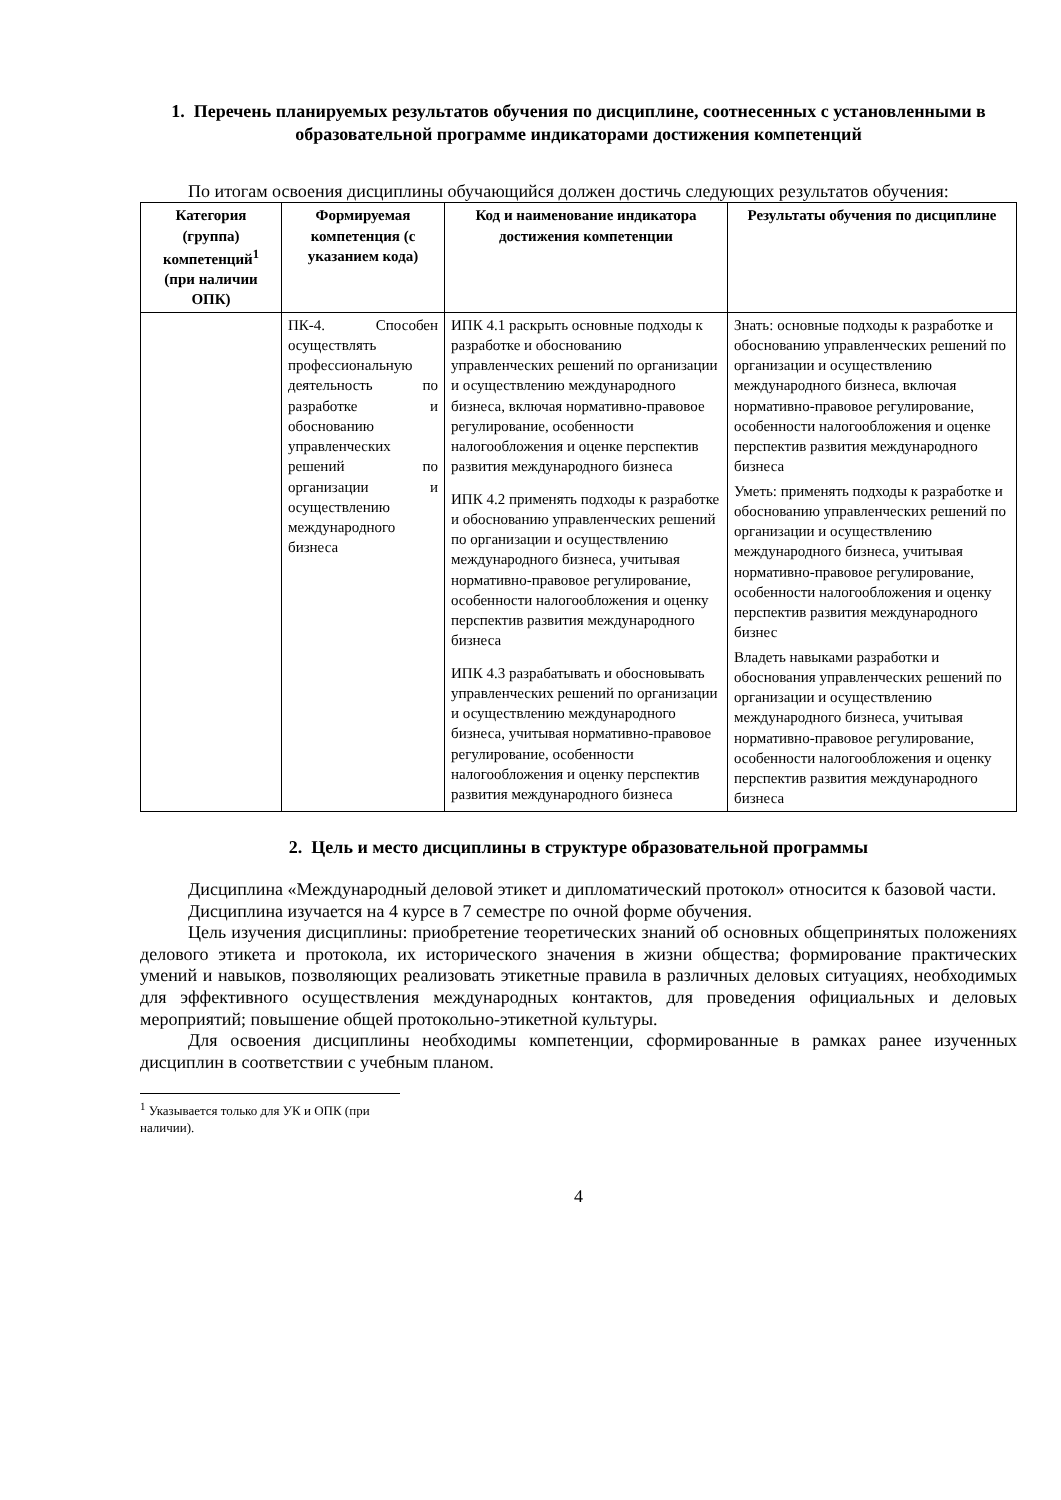1. Перечень планируемых результатов обучения по дисциплине, соотнесенных с установленными в образовательной программе индикаторами достижения компетенций
По итогам освоения дисциплины обучающийся должен достичь следующих результатов обучения:
| Категория (группа) компетенций<sup>1</sup> (при наличии ОПК) | Формируемая компетенция (с указанием кода) | Код и наименование индикатора достижения компетенции | Результаты обучения по дисциплине |
| --- | --- | --- | --- |
| | ПК-4. Способен осуществлять профессиональную деятельность по разработке и обоснованию управленческих решений по организации и осуществлению международного бизнеса | ИПК 4.1 раскрыть основные подходы к разработке и обоснованию управленческих решений по организации и осуществлению международного бизнеса, включая нормативно-правовое регулирование, особенности налогообложения и оценке перспектив развития международного бизнеса ИПК 4.2 применять подходы к разработке и обоснованию управленческих решений по организации и осуществлению международного бизнеса, учитывая нормативно-правовое регулирование, особенности налогообложения и оценку перспектив развития международного бизнеса ИПК 4.3 разрабатывать и обосновывать управленческих решений по организации и осуществлению международного бизнеса, учитывая нормативно-правовое регулирование, особенности налогообложения и оценку перспектив развития международного бизнеса | Знать: основные подходы к разработке и обоснованию управленческих решений по организации и осуществлению международного бизнеса, включая нормативно-правовое регулирование, особенности налогообложения и оценке перспектив развития международного бизнеса Уметь: применять подходы к разработке и обоснованию управленческих решений по организации и осуществлению международного бизнеса, учитывая нормативно-правовое регулирование, особенности налогообложения и оценку перспектив развития международного бизнес Владеть навыками разработки и обоснования управленческих решений по организации и осуществлению международного бизнеса, учитывая нормативно-правовое регулирование, особенности налогообложения и оценку перспектив развития международного бизнеса |
2. Цель и место дисциплины в структуре образовательной программы
Дисциплина «Международный деловой этикет и дипломатический протокол» относится к базовой части.
Дисциплина изучается на 4 курсе в 7 семестре по очной форме обучения.
Цель изучения дисциплины: приобретение теоретических знаний об основных общепринятых положениях делового этикета и протокола, их исторического значения в жизни общества; формирование практических умений и навыков, позволяющих реализовать этикетные правила в различных деловых ситуациях, необходимых для эффективного осуществления международных контактов, для проведения официальных и деловых мероприятий; повышение общей протокольно-этикетной культуры.
Для освоения дисциплины необходимы компетенции, сформированные в рамках ранее изученных дисциплин в соответствии с учебным планом.
<sup>1</sup> Указывается только для УК и ОПК (при наличии).
4